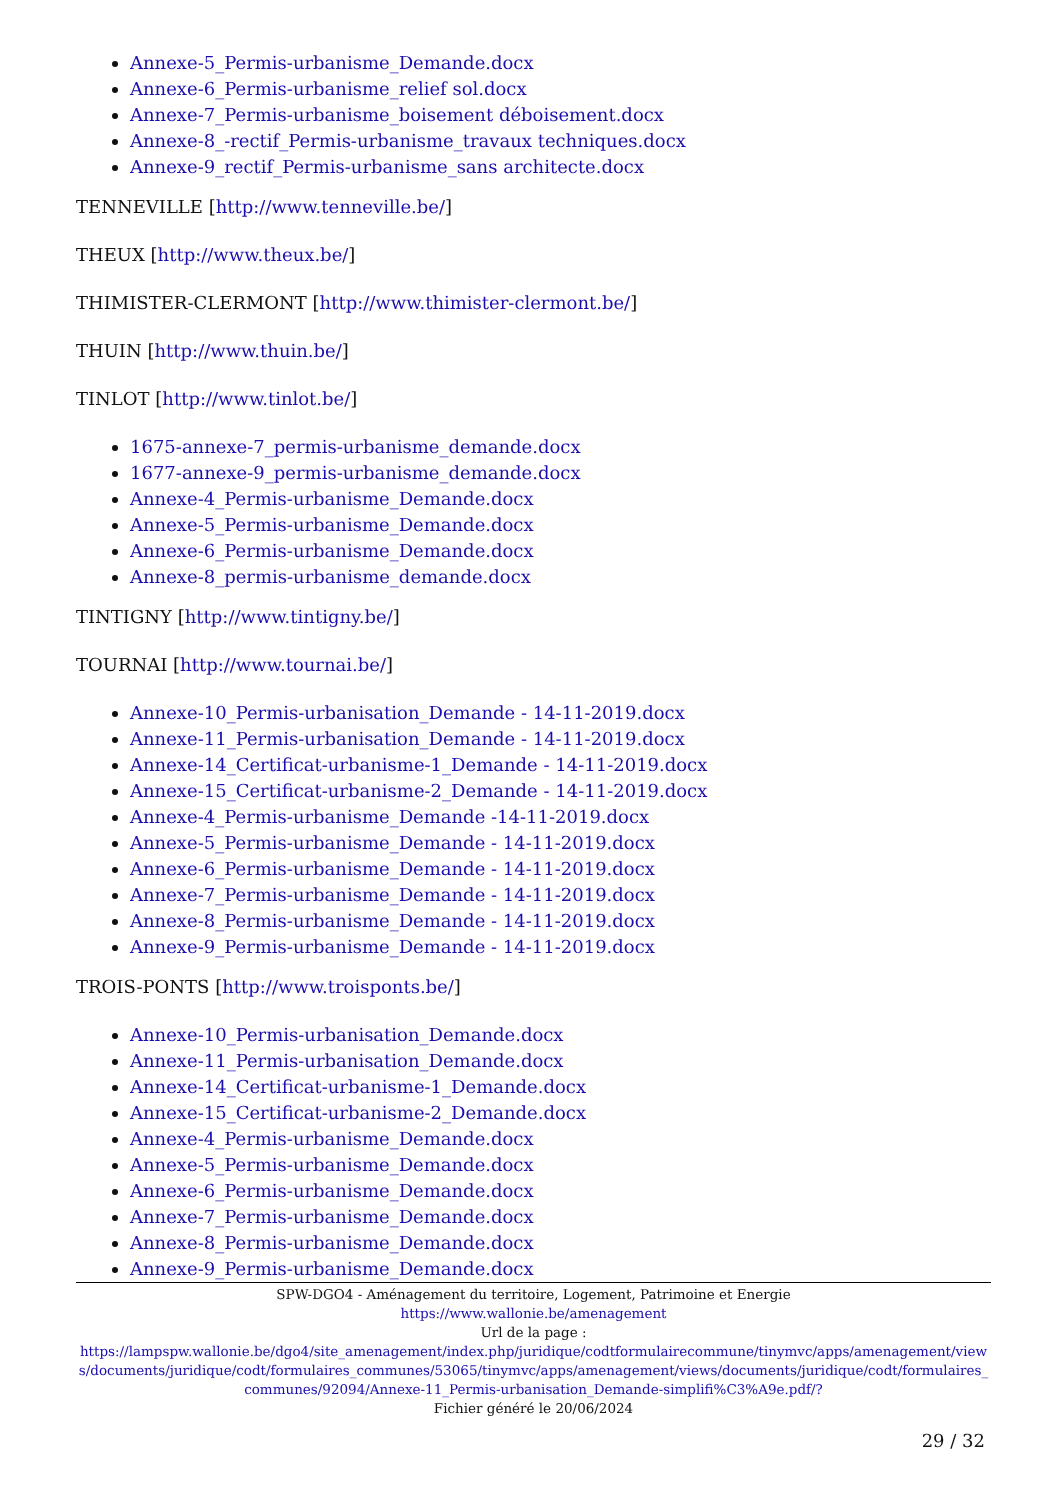Annexe-5_Permis-urbanisme_Demande.docx
Annexe-6_Permis-urbanisme_relief sol.docx
Annexe-7_Permis-urbanisme_boisement déboisement.docx
Annexe-8_-rectif_Permis-urbanisme_travaux techniques.docx
Annexe-9_rectif_Permis-urbanisme_sans architecte.docx
TENNEVILLE [http://www.tenneville.be/]
THEUX [http://www.theux.be/]
THIMISTER-CLERMONT [http://www.thimister-clermont.be/]
THUIN [http://www.thuin.be/]
TINLOT [http://www.tinlot.be/]
1675-annexe-7_permis-urbanisme_demande.docx
1677-annexe-9_permis-urbanisme_demande.docx
Annexe-4_Permis-urbanisme_Demande.docx
Annexe-5_Permis-urbanisme_Demande.docx
Annexe-6_Permis-urbanisme_Demande.docx
Annexe-8_permis-urbanisme_demande.docx
TINTIGNY [http://www.tintigny.be/]
TOURNAI [http://www.tournai.be/]
Annexe-10_Permis-urbanisation_Demande - 14-11-2019.docx
Annexe-11_Permis-urbanisation_Demande - 14-11-2019.docx
Annexe-14_Certificat-urbanisme-1_Demande - 14-11-2019.docx
Annexe-15_Certificat-urbanisme-2_Demande - 14-11-2019.docx
Annexe-4_Permis-urbanisme_Demande -14-11-2019.docx
Annexe-5_Permis-urbanisme_Demande - 14-11-2019.docx
Annexe-6_Permis-urbanisme_Demande - 14-11-2019.docx
Annexe-7_Permis-urbanisme_Demande - 14-11-2019.docx
Annexe-8_Permis-urbanisme_Demande - 14-11-2019.docx
Annexe-9_Permis-urbanisme_Demande - 14-11-2019.docx
TROIS-PONTS [http://www.troisponts.be/]
Annexe-10_Permis-urbanisation_Demande.docx
Annexe-11_Permis-urbanisation_Demande.docx
Annexe-14_Certificat-urbanisme-1_Demande.docx
Annexe-15_Certificat-urbanisme-2_Demande.docx
Annexe-4_Permis-urbanisme_Demande.docx
Annexe-5_Permis-urbanisme_Demande.docx
Annexe-6_Permis-urbanisme_Demande.docx
Annexe-7_Permis-urbanisme_Demande.docx
Annexe-8_Permis-urbanisme_Demande.docx
Annexe-9_Permis-urbanisme_Demande.docx
SPW-DGO4 - Aménagement du territoire, Logement, Patrimoine et Energie
https://www.wallonie.be/amenagement
Url de la page :
https://lampspw.wallonie.be/dgo4/site_amenagement/index.php/juridique/codtformulairecommune/tinymvc/apps/amenagement/views/documents/juridique/codt/formulaires_communes/53065/tinymvc/apps/amenagement/views/documents/juridique/codt/formulaires_communes/92094/Annexe-11_Permis-urbanisation_Demande-simplifi%C3%A9e.pdf/?
Fichier généré le 20/06/2024
29 / 32